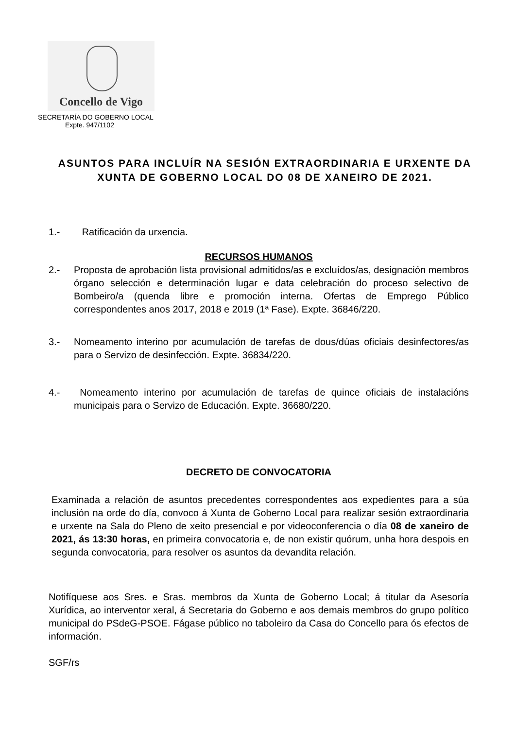Concello de Vigo
SECRETARÍA DO GOBERNO LOCAL
Expte. 947/1102
ASUNTOS PARA INCLUÍR NA SESIÓN EXTRAORDINARIA E URXENTE DA XUNTA DE GOBERNO LOCAL DO 08 DE XANEIRO DE 2021.
1.- Ratificación da urxencia.
RECURSOS HUMANOS
2.- Proposta de aprobación lista provisional admitidos/as e excluídos/as, designación membros órgano selección e determinación lugar e data celebración do proceso selectivo de Bombeiro/a (quenda libre e promoción interna. Ofertas de Emprego Público correspondentes anos 2017, 2018 e 2019 (1ª Fase). Expte. 36846/220.
3.- Nomeamento interino por acumulación de tarefas de dous/dúas oficiais desinfectores/as para o Servizo de desinfección. Expte. 36834/220.
4.- Nomeamento interino por acumulación de tarefas de quince oficiais de instalacións municipais para o Servizo de Educación. Expte. 36680/220.
DECRETO DE CONVOCATORIA
Examinada a relación de asuntos precedentes correspondentes aos expedientes para a súa inclusión na orde do día, convoco á Xunta de Goberno Local para realizar sesión extraordinaria e urxente na Sala do Pleno de xeito presencial e por videoconferencia o día 08 de xaneiro de 2021, ás 13:30 horas, en primeira convocatoria e, de non existir quórum, unha hora despois en segunda convocatoria, para resolver os asuntos da devandita relación.
Notifíquese aos Sres. e Sras. membros da Xunta de Goberno Local; á titular da Asesoría Xurídica, ao interventor xeral, á Secretaria do Goberno e aos demais membros do grupo político municipal do PSdeG-PSOE. Fágase público no taboleiro da Casa do Concello para ós efectos de información.
SGF/rs